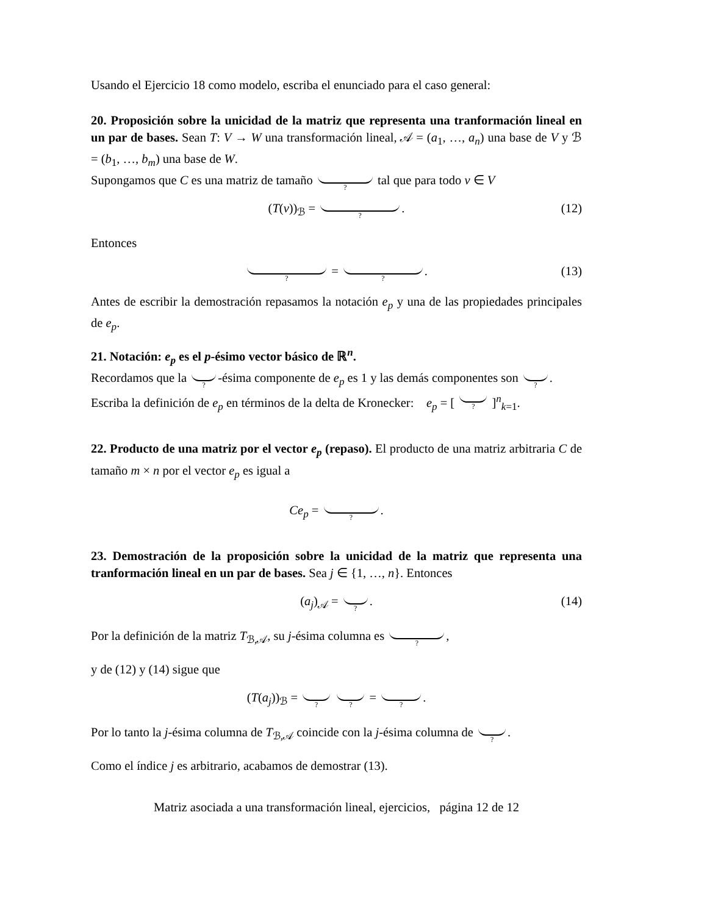Usando el Ejercicio 18 como modelo, escriba el enunciado para el caso general:
20. Proposición sobre la unicidad de la matriz que representa una tranformación lineal en un par de bases. Sean T: V → W una transformación lineal, 𝒜 = (a<sub>1</sub>, …, a<sub>n</sub>) una base de V y ℬ = (b<sub>1</sub>, …, b<sub>m</sub>) una base de W.
Supongamos que C es una matriz de tamaño ? tal que para todo v ∈ V
(T(v))<sub>ℬ</sub> = ?. (12)
Entonces
? = ?. (13)
Antes de escribir la demostración repasamos la notación e<sub>p</sub> y una de las propiedades principales de e<sub>p</sub>.
21. Notación: e<sub>p</sub> es el p-ésimo vector básico de ℝ<sup>n</sup>.
Recordamos que la ? -ésima componente de e<sub>p</sub> es 1 y las demás componentes son ?.
Escriba la definición de e<sub>p</sub> en términos de la delta de Kronecker: e<sub>p</sub> = [ ? ]<sup>n</sup><sub>k=1</sub>.
22. Producto de una matriz por el vector e<sub>p</sub> (repaso). El producto de una matriz arbitraria C de tamaño m × n por el vector e<sub>p</sub> es igual a
Ce<sub>p</sub> = ?.
23. Demostración de la proposición sobre la unicidad de la matriz que representa una tranformación lineal en un par de bases. Sea j ∈ {1, …, n}. Entonces
(a<sub>j</sub>)<sub>𝒜</sub> = ?. (14)
Por la definición de la matriz T<sub>ℬ,𝒜</sub>, su j-ésima columna es ?,
y de (12) y (14) sigue que
(T(a<sub>j</sub>))<sub>ℬ</sub> = ? ? = ?.
Por lo tanto la j-ésima columna de T<sub>ℬ,𝒜</sub> coincide con la j-ésima columna de ?.
Como el índice j es arbitrario, acabamos de demostrar (13).
Matriz asociada a una transformación lineal, ejercicios, página 12 de 12